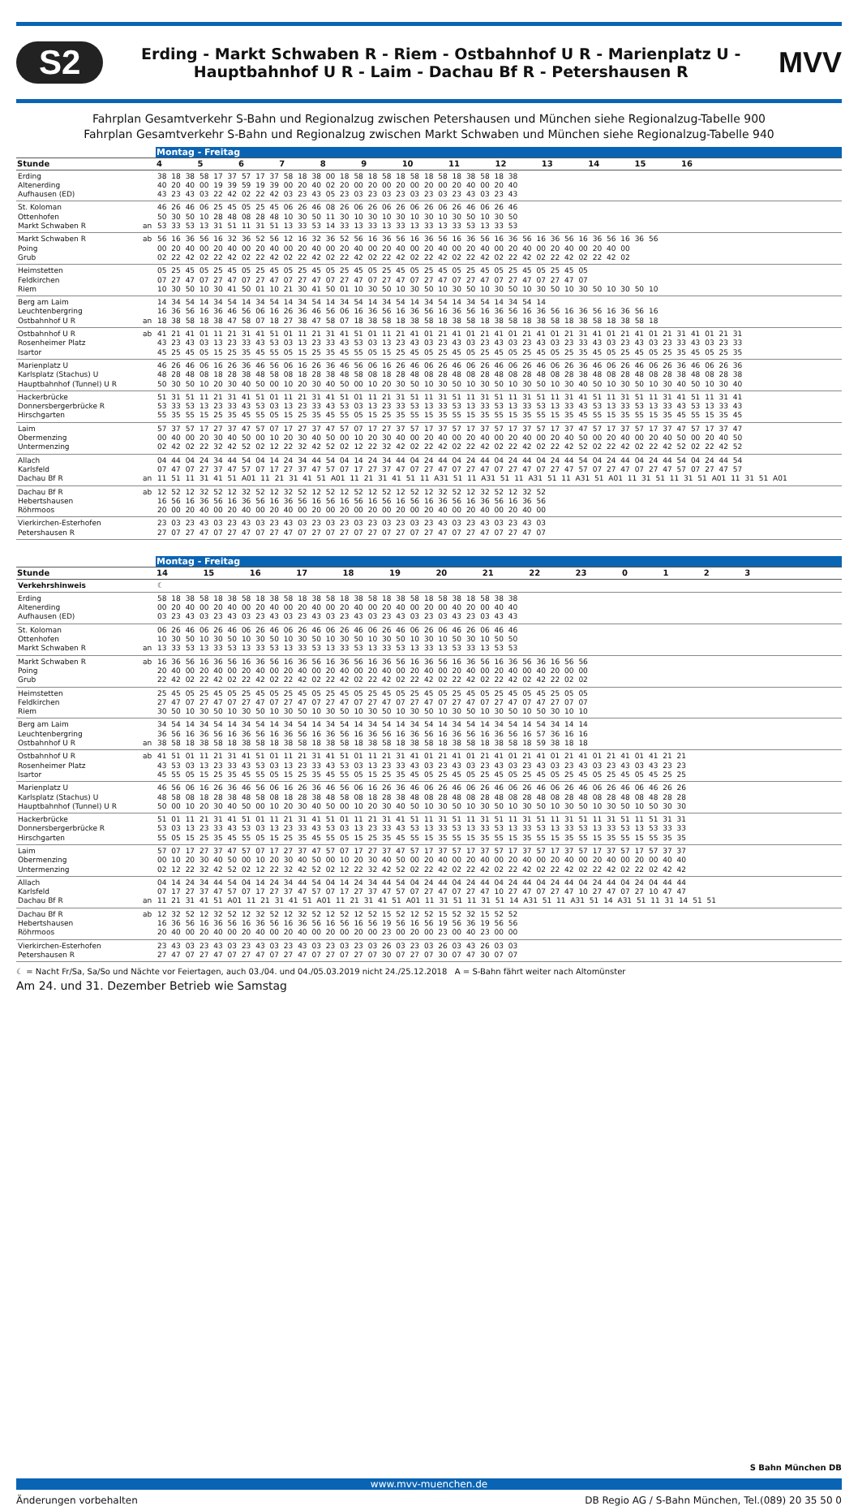S2
Erding - Markt Schwaben R - Riem - Ostbahnhof U R - Marienplatz U -
Hauptbahnhof U R - Laim - Dachau Bf R - Petershausen R
MVV
Fahrplan Gesamtverkehr S-Bahn und Regionalzug zwischen Petershausen und München siehe Regionalzug-Tabelle 900
Fahrplan Gesamtverkehr S-Bahn und Regionalzug zwischen Markt Schwaben und München siehe Regionalzug-Tabelle 940
| | | Montag - Freitag |
| --- | --- | --- |
| Stunde | | 4 5 6 7 8 9 10 11 12 13 14 15 16 |
| Erding Altenerding Aufhausen (ED) | | 38 18 38 58 17 37 57 17 37 58 18 38 00 18 58 18 58 18 58 18 58 18 38 58 18 38 40 20 40 00 19 39 59 19 39 00 20 40 02 20 00 20 00 20 00 20 00 20 40 00 20 40 43 23 43 03 22 42 02 22 42 03 23 43 05 23 03 23 03 23 03 23 03 23 43 03 23 43 |
| St. Koloman Ottenhofen Markt Schwaben R | an | 46 26 46 06 25 45 05 25 45 06 26 46 08 26 06 26 06 26 06 26 06 26 46 06 26 46 50 30 50 10 28 48 08 28 48 10 30 50 11 30 10 30 10 30 10 30 10 30 50 10 30 50 53 33 53 13 31 51 11 31 51 13 33 53 14 33 13 33 13 33 13 33 13 33 53 13 33 53 |
| Markt Schwaben R Poing Grub | ab | 56 16 36 56 16 32 36 52 56 12 16 32 36 52 56 16 36 56 16 36 56 16 36 56 16 36 56 16 36 56 16 36 56 16 36 56 00 20 40 00 20 40 00 20 40 00 20 40 00 20 40 00 20 40 00 20 40 00 20 40 00 20 40 00 20 40 00 20 40 00 02 22 42 02 22 42 02 22 42 02 22 42 02 22 42 02 22 42 02 22 42 02 22 42 02 22 42 02 22 42 02 22 42 02 |
| Heimstetten Feldkirchen Riem | | 05 25 45 05 25 45 05 25 45 05 25 45 05 25 45 05 25 45 05 25 45 05 25 45 05 25 45 05 25 45 05 07 27 47 07 27 47 07 27 47 07 27 47 07 27 47 07 27 47 07 27 47 07 27 47 07 27 47 07 27 47 07 10 30 50 10 30 41 50 01 10 21 30 41 50 01 10 30 50 10 30 50 10 30 50 10 30 50 10 30 50 10 30 50 10 30 50 10 |
| Berg am Laim Leuchtenbergring Ostbahnhof U R | an | 14 34 54 14 34 54 14 34 54 14 34 54 14 34 54 14 34 54 14 34 54 14 34 54 14 34 54 14 16 36 56 16 36 46 56 06 16 26 36 46 56 06 16 36 56 16 36 56 16 36 56 16 36 56 16 36 56 16 36 56 16 36 56 16 18 38 58 18 38 47 58 07 18 27 38 47 58 07 18 38 58 18 38 58 18 38 58 18 38 58 18 38 58 18 38 58 18 38 58 18 |
| Ostbahnhof U R Rosenheimer Platz Isartor | ab | 41 21 41 01 11 21 31 41 51 01 11 21 31 41 51 01 11 21 41 01 21 41 01 21 41 01 21 41 01 21 31 41 01 21 41 01 21 31 41 01 21 31 43 23 43 03 13 23 33 43 53 03 13 23 33 43 53 03 13 23 43 03 23 43 03 23 43 03 23 43 03 23 33 43 03 23 43 03 23 33 43 03 23 33 45 25 45 05 15 25 35 45 55 05 15 25 35 45 55 05 15 25 45 05 25 45 05 25 45 05 25 45 05 25 35 45 05 25 45 05 25 35 45 05 25 35 |
| Marienplatz U Karlsplatz (Stachus) U Hauptbahnhof (Tunnel) U R | | 46 26 46 06 16 26 36 46 56 06 16 26 36 46 56 06 16 26 46 06 26 46 06 26 46 06 26 46 06 26 36 46 06 26 46 06 26 36 46 06 26 36 48 28 48 08 18 28 38 48 58 08 18 28 38 48 58 08 18 28 48 08 28 48 08 28 48 08 28 48 08 28 38 48 08 28 48 08 28 38 48 08 28 38 50 30 50 10 20 30 40 50 00 10 20 30 40 50 00 10 20 30 50 10 30 50 10 30 50 10 30 50 10 30 40 50 10 30 50 10 30 40 50 10 30 40 |
| Hackerbrücke Donnersbergerbrücke R Hirschgarten | | 51 31 51 11 21 31 41 51 01 11 21 31 41 51 01 11 21 31 51 11 31 51 11 31 51 11 31 51 11 31 41 51 11 31 51 11 31 41 51 11 31 41 53 33 53 13 23 33 43 53 03 13 23 33 43 53 03 13 23 33 53 13 33 53 13 33 53 13 33 53 13 33 43 53 13 33 53 13 33 43 53 13 33 43 55 35 55 15 25 35 45 55 05 15 25 35 45 55 05 15 25 35 55 15 35 55 15 35 55 15 35 55 15 35 45 55 15 35 55 15 35 45 55 15 35 45 |
| Laim Obermenzing Untermenzing | | 57 37 57 17 27 37 47 57 07 17 27 37 47 57 07 17 27 37 57 17 37 57 17 37 57 17 37 57 17 37 47 57 17 37 57 17 37 47 57 17 37 47 00 40 00 20 30 40 50 00 10 20 30 40 50 00 10 20 30 40 00 20 40 00 20 40 00 20 40 00 20 40 50 00 20 40 00 20 40 50 00 20 40 50 02 42 02 22 32 42 52 02 12 22 32 42 52 02 12 22 32 42 02 22 42 02 22 42 02 22 42 02 22 42 52 02 22 42 02 22 42 52 02 22 42 52 |
| Allach Karlsfeld Dachau Bf R | an | 04 44 04 24 34 44 54 04 14 24 34 44 54 04 14 24 34 44 04 24 44 04 24 44 04 24 44 04 24 44 54 04 24 44 04 24 44 54 04 24 44 54 07 47 07 27 37 47 57 07 17 27 37 47 57 07 17 27 37 47 07 27 47 07 27 47 07 27 47 07 27 47 57 07 27 47 07 27 47 57 07 27 47 57 11 51 11 31 41 51 A01 11 21 31 41 51 A01 11 21 31 41 51 11 A31 51 11 A31 51 11 A31 51 11 A31 51 A01 11 31 51 11 31 51 A01 11 31 51 A01 |
| Dachau Bf R Hebertshausen Röhrmoos | ab | 12 52 12 32 52 12 32 52 12 32 52 12 52 12 52 12 52 12 52 12 32 52 12 32 52 12 32 52 16 56 16 36 56 16 36 56 16 36 56 16 56 16 56 16 56 16 56 16 36 56 16 36 56 16 36 56 20 00 20 40 00 20 40 00 20 40 00 20 00 20 00 20 00 20 00 20 40 00 20 40 00 20 40 00 |
| Vierkirchen-Esterhofen Petershausen R | | 23 03 23 43 03 23 43 03 23 43 03 23 03 23 03 23 03 23 03 23 43 03 23 43 03 23 43 03 27 07 27 47 07 27 47 07 27 47 07 27 07 27 07 27 07 27 07 27 47 07 27 47 07 27 47 07 |
| | | Montag - Freitag |
| --- | --- | --- |
| Stunde | | 14 15 16 17 18 19 20 21 22 23 0 1 2 3 |
| Verkehrshinweis | | ☾ |
| Erding Altenerding Aufhausen (ED) | | 58 18 38 58 18 38 58 18 38 58 18 38 58 18 38 58 18 38 58 18 58 38 18 58 38 38 00 20 40 00 20 40 00 20 40 00 20 40 00 20 40 00 20 40 00 20 00 40 20 00 40 40 03 23 43 03 23 43 03 23 43 03 23 43 03 23 43 03 23 43 03 23 03 43 23 03 43 43 |
| St. Koloman Ottenhofen Markt Schwaben R | an | 06 26 46 06 26 46 06 26 46 06 26 46 06 26 46 06 26 46 06 26 06 46 26 06 46 46 10 30 50 10 30 50 10 30 50 10 30 50 10 30 50 10 30 50 10 30 10 50 30 10 50 50 13 33 53 13 33 53 13 33 53 13 33 53 13 33 53 13 33 53 13 33 13 53 33 13 53 53 |
| Markt Schwaben R Poing Grub | ab | 16 36 56 16 36 56 16 36 56 16 36 56 16 36 56 16 36 56 16 36 56 16 36 56 16 36 56 36 16 56 56 20 40 00 20 40 00 20 40 00 20 40 00 20 40 00 20 40 00 20 40 00 20 40 00 20 40 00 40 20 00 00 22 42 02 22 42 02 22 42 02 22 42 02 22 42 02 22 42 02 22 42 02 22 42 02 22 42 02 42 22 02 02 |
| Heimstetten Feldkirchen Riem | | 25 45 05 25 45 05 25 45 05 25 45 05 25 45 05 25 45 05 25 45 05 25 45 05 25 45 05 45 25 05 05 27 47 07 27 47 07 27 47 07 27 47 07 27 47 07 27 47 07 27 47 07 27 47 07 27 47 07 47 27 07 07 30 50 10 30 50 10 30 50 10 30 50 10 30 50 10 30 50 10 30 50 10 30 50 10 30 50 10 50 30 10 10 |
| Berg am Laim Leuchtenbergring Ostbahnhof U R | an | 34 54 14 34 54 14 34 54 14 34 54 14 34 54 14 34 54 14 34 54 14 34 54 14 34 54 14 54 34 14 14 36 56 16 36 56 16 36 56 16 36 56 16 36 56 16 36 56 16 36 56 16 36 56 16 36 56 16 57 36 16 16 38 58 18 38 58 18 38 58 18 38 58 18 38 58 18 38 58 18 38 58 18 38 58 18 38 58 18 59 38 18 18 |
| Ostbahnhof U R Rosenheimer Platz Isartor | ab | 41 51 01 11 21 31 41 51 01 11 21 31 41 51 01 11 21 31 41 01 21 41 01 21 41 01 21 41 01 21 41 01 21 41 01 41 21 21 43 53 03 13 23 33 43 53 03 13 23 33 43 53 03 13 23 33 43 03 23 43 03 23 43 03 23 43 03 23 43 03 23 43 03 43 23 23 45 55 05 15 25 35 45 55 05 15 25 35 45 55 05 15 25 35 45 05 25 45 05 25 45 05 25 45 05 25 45 05 25 45 05 45 25 25 |
| Marienplatz U Karlsplatz (Stachus) U Hauptbahnhof (Tunnel) U R | | 46 56 06 16 26 36 46 56 06 16 26 36 46 56 06 16 26 36 46 06 26 46 06 26 46 06 26 46 06 26 46 06 26 46 06 46 26 26 48 58 08 18 28 38 48 58 08 18 28 38 48 58 08 18 28 38 48 08 28 48 08 28 48 08 28 48 08 28 48 08 28 48 08 48 28 28 50 00 10 20 30 40 50 00 10 20 30 40 50 00 10 20 30 40 50 10 30 50 10 30 50 10 30 50 10 30 50 10 30 50 10 50 30 30 |
| Hackerbrücke Donnersbergerbrücke R Hirschgarten | | 51 01 11 21 31 41 51 01 11 21 31 41 51 01 11 21 31 41 51 11 31 51 11 31 51 11 31 51 11 31 51 11 31 51 11 51 31 31 53 03 13 23 33 43 53 03 13 23 33 43 53 03 13 23 33 43 53 13 33 53 13 33 53 13 33 53 13 33 53 13 33 53 13 53 33 33 55 05 15 25 35 45 55 05 15 25 35 45 55 05 15 25 35 45 55 15 35 55 15 35 55 15 35 55 15 35 55 15 35 55 15 55 35 35 |
| Laim Obermenzing Untermenzing | | 57 07 17 27 37 47 57 07 17 27 37 47 57 07 17 27 37 47 57 17 37 57 17 37 57 17 37 57 17 37 57 17 37 57 17 57 37 37 00 10 20 30 40 50 00 10 20 30 40 50 00 10 20 30 40 50 00 20 40 00 20 40 00 20 40 00 20 40 00 20 40 00 20 00 40 40 02 12 22 32 42 52 02 12 22 32 42 52 02 12 22 32 42 52 02 22 42 02 22 42 02 22 42 02 22 42 02 22 42 02 22 02 42 42 |
| Allach Karlsfeld Dachau Bf R | an | 04 14 24 34 44 54 04 14 24 34 44 54 04 14 24 34 44 54 04 24 44 04 24 44 04 24 44 04 24 44 04 24 44 04 24 04 44 44 07 17 27 37 47 57 07 17 27 37 47 57 07 17 27 37 47 57 07 27 47 07 27 47 10 27 47 07 27 47 10 27 47 07 27 10 47 47 11 21 31 41 51 A01 11 21 31 41 51 A01 11 21 31 41 51 A01 11 31 51 11 31 51 14 A31 51 11 A31 51 14 A31 51 11 31 14 51 51 |
| Dachau Bf R Hebertshausen Röhrmoos | ab | 12 32 52 12 32 52 12 32 52 12 32 52 12 52 12 52 15 52 12 52 15 52 32 15 52 52 16 36 56 16 36 56 16 36 56 16 36 56 16 56 16 56 19 56 16 56 19 56 36 19 56 56 20 40 00 20 40 00 20 40 00 20 40 00 20 00 20 00 23 00 20 00 23 00 40 23 00 00 |
| Vierkirchen-Esterhofen Petershausen R | | 23 43 03 23 43 03 23 43 03 23 43 03 23 03 23 03 26 03 23 03 26 03 43 26 03 03 27 47 07 27 47 07 27 47 07 27 47 07 27 07 27 07 30 07 27 07 30 07 47 30 07 07 |
☾ = Nacht Fr/Sa, Sa/So und Nächte vor Feiertagen, auch 03./04. und 04./05.03.2019 nicht 24./25.12.2018 A = S-Bahn fährt weiter nach Altomünster
Am 24. und 31. Dezember Betrieb wie Samstag
S Bahn München DB
www.mvv-muenchen.de
Änderungen vorbehalten DB Regio AG / S-Bahn München, Tel.(089) 20 35 50 0